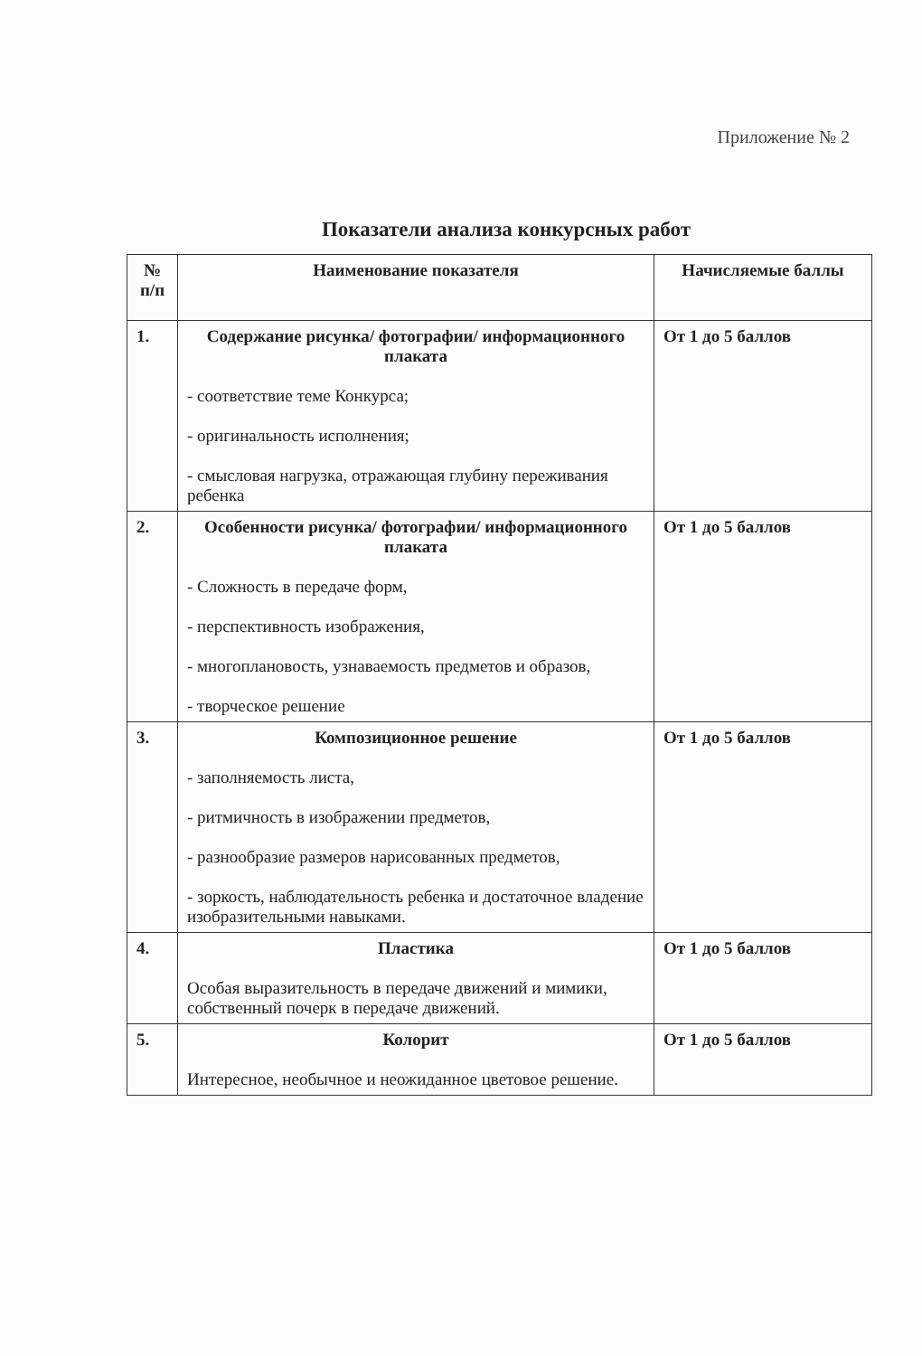Приложение № 2
Показатели анализа конкурсных работ
| № п/п | Наименование показателя | Начисляемые баллы |
| --- | --- | --- |
| 1. | Содержание рисунка/ фотографии/ информационного плаката - соответствие теме Конкурса; - оригинальность исполнения; - смысловая нагрузка, отражающая глубину переживания ребенка | От 1 до 5 баллов |
| 2. | Особенности рисунка/ фотографии/ информационного плаката - Сложность в передаче форм, - перспективность изображения, - многоплановость, узнаваемость предметов и образов, - творческое решение | От 1 до 5 баллов |
| 3. | Композиционное решение - заполняемость листа, - ритмичность в изображении предметов, - разнообразие размеров нарисованных предметов, - зоркость, наблюдательность ребенка и достаточное владение изобразительными навыками. | От 1 до 5 баллов |
| 4. | Пластика Особая выразительность в передаче движений и мимики, собственный почерк в передаче движений. | От 1 до 5 баллов |
| 5. | Колорит Интересное, необычное и неожиданное цветовое решение. | От 1 до 5 баллов |